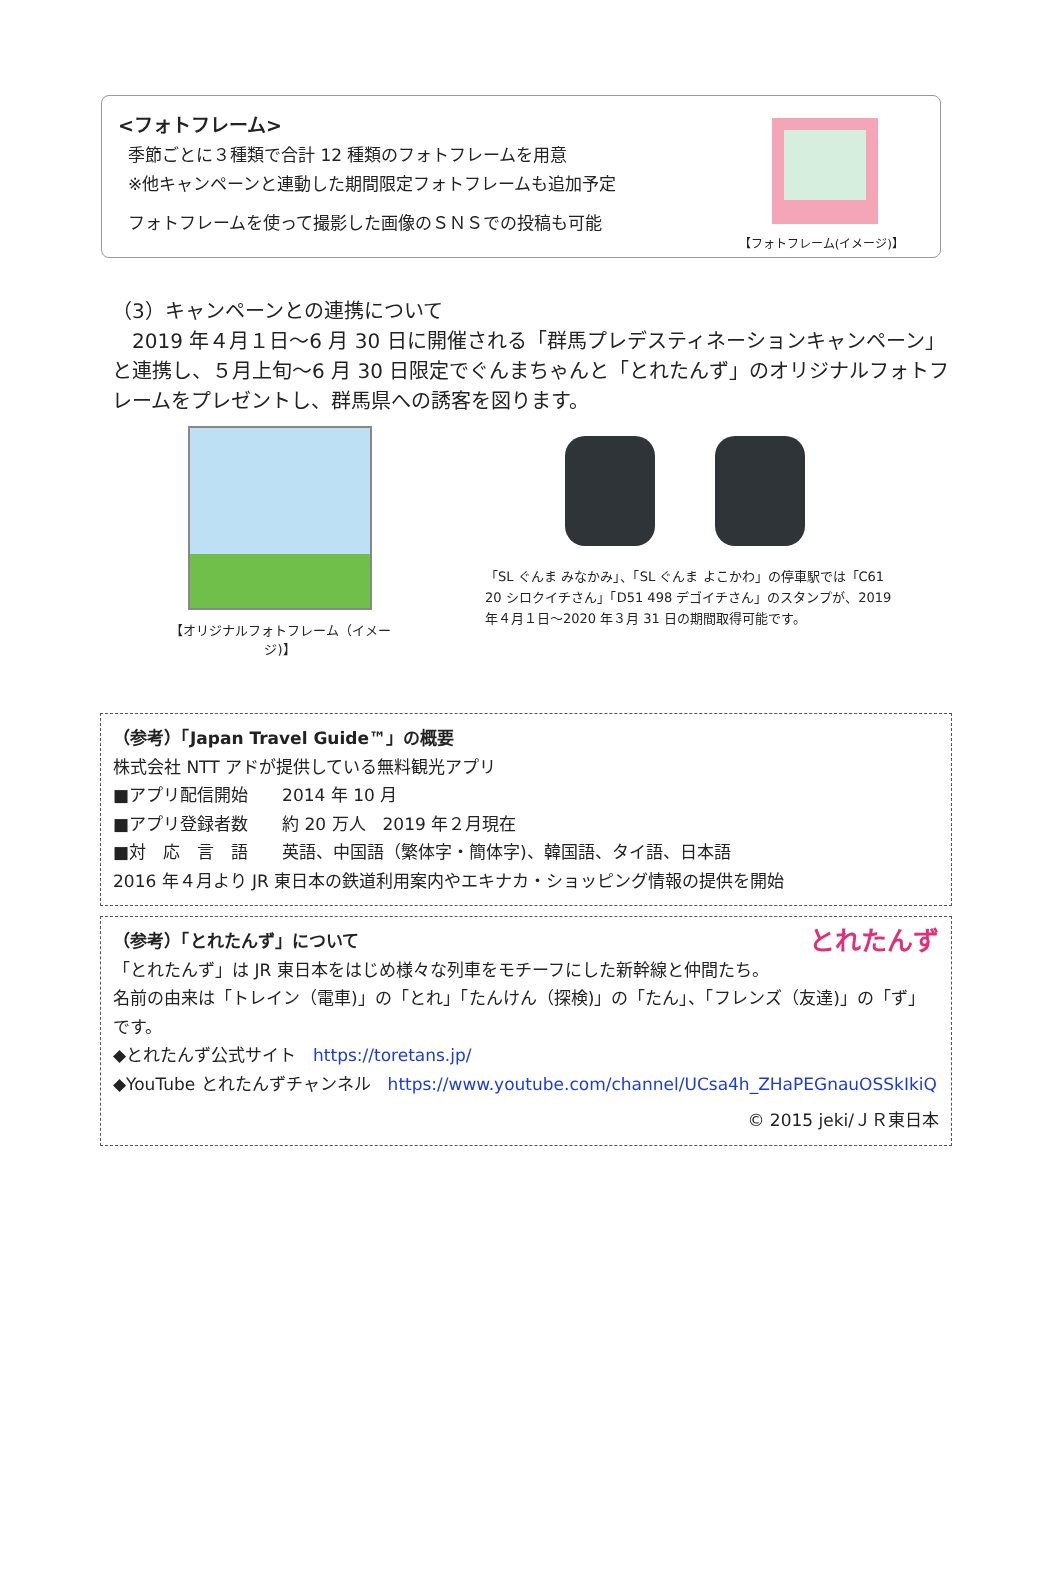<フォトフレーム>
季節ごとに３種類で合計 12 種類のフォトフレームを用意
※他キャンペーンと連動した期間限定フォトフレームも追加予定
フォトフレームを使って撮影した画像のＳＮＳでの投稿も可能
【フォトフレーム(イメージ)】
（3）キャンペーンとの連携について
　2019 年４月１日～6 月 30 日に開催される「群馬プレデスティネーションキャンペーン」と連携し、５月上旬～6 月 30 日限定でぐんまちゃんと「とれたんず」のオリジナルフォトフレームをプレゼントし、群馬県への誘客を図ります。
【オリジナルフォトフレーム（イメージ)】
「SL ぐんま みなかみ」、「SL ぐんま よこかわ」の停車駅では「C61 20 シロクイチさん」「D51 498 デゴイチさん」のスタンプが、2019 年４月１日～2020 年３月 31 日の期間取得可能です。
（参考）「Japan Travel Guide™」の概要
株式会社 NTT アドが提供している無料観光アプリ
■アプリ配信開始　　2014 年 10 月
■アプリ登録者数　　約 20 万人　2019 年２月現在
■対　応　言　語　　英語、中国語（繁体字・簡体字)、韓国語、タイ語、日本語
2016 年４月より JR 東日本の鉄道利用案内やエキナカ・ショッピング情報の提供を開始
（参考）「とれたんず」について とれたんず
「とれたんず」は JR 東日本をはじめ様々な列車をモチーフにした新幹線と仲間たち。
名前の由来は「トレイン（電車)」の「とれ」「たんけん（探検)」の「たん」、「フレンズ（友達)」の「ず」です。
◆とれたんず公式サイト　https://toretans.jp/
◆YouTube とれたんずチャンネル　https://www.youtube.com/channel/UCsa4h_ZHaPEGnauOSSkIkiQ
© 2015 jeki/ＪＲ東日本